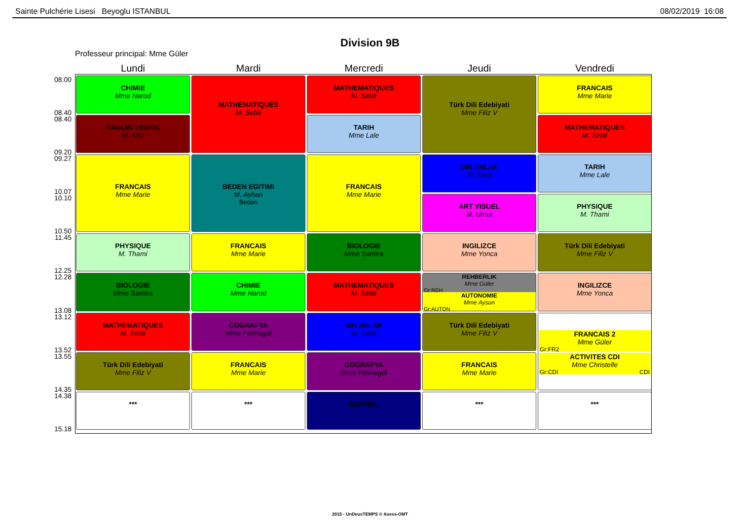Sainte Pulchérie Lisesi Beyoglu ISTANBUL 08/02/2019 16:08
Division 9B
Professeur principal: Mme Güler
| | Lundi | Mardi | Mercredi | Jeudi | Vendredi |
| --- | --- | --- | --- | --- | --- |
| 08.00 08.40 | CHIMIE Mme Narod | MATHEMATIQUES M. Sebti | MATHEMATIQUES M. Sebti | Türk Dili Edebiyati Mme Filiz V | FRANCAIS Mme Marie |
| 08.40 09.20 | SAGLIK-TRAFIK M. Aziz | | TARIH Mme Lale | | MATHEMATIQUES M. Sebti |
| 09.27 10.07 | FRANCAIS Mme Marie | BEDEN EGITIMI M. Ayhan Beden | FRANCAIS Mme Marie | DIN AHLAK M. Zahit | TARIH Mme Lale |
| 10.10 10.50 | | | | ART VISUEL M. Umut | PHYSIQUE M. Thami |
| 11.45 12.25 | PHYSIQUE M. Thami | FRANCAIS Mme Marie | BIOLOGIE Mme Samira | INGILIZCE Mme Yonca | Türk Dili Edebiyati Mme Filiz V |
| 12.28 13.08 | BIOLOGIE Mme Samira | CHIMIE Mme Narod | MATHEMATIQUES M. Sebti | REHBERLIK Mme Güler Gr:REH AUTONOMIE Mme Aysun Gr:AUTON | INGILIZCE Mme Yonca |
| 13.12 13.52 | MATHEMATIQUES M. Sebti | COGRAFYA Mme Fatmagül | DIN AHLAK M. Zahit | Türk Dili Edebiyati Mme Filiz V | FRANCAIS 2 Mme Güler Gr:FR2 ACTIVITES CDI Mme Christelle Gr:CDI CDI |
| 13.55 14.35 | Türk Dili Edebiyati Mme Filiz V | FRANCAIS Mme Marie | COGRAFYA Mme Fatmagül | FRANCAIS Mme Marie | |
| 14.38 15.18 | *** | *** | EGITSEL | *** | *** |
2015 - UnDeuxTEMPS © Axess-OMT